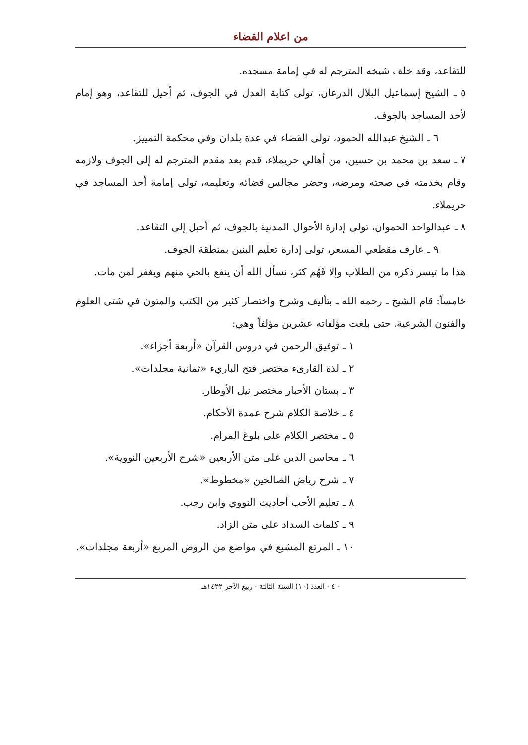من اعلام القضاء
للتقاعد، وقد خلف شيخه المترجم له في إمامة مسجده.
٥ ـ الشيخ إسماعيل البلال الدرعان، تولى كتابة العدل في الجوف، ثم أحيل للتقاعد، وهو إمام لأحد المساجد بالجوف.
٦ ـ الشيخ عبدالله الحمود، تولى القضاء في عدة بلدان وفي محكمة التمييز.
٧ ـ سعد بن محمد بن حسين، من أهالي حريملاء، قدم بعد مقدم المترجم له إلى الجوف ولازمه وقام بخدمته في صحته ومرضه، وحضر مجالس قضائه وتعليمه، تولى إمامة أحد المساجد في حريملاء.
٨ ـ عبدالواحد الحموان، تولى إدارة الأحوال المدنية بالجوف، ثم أحيل إلى التقاعد.
٩ ـ عارف مقطعي المسعر، تولى إدارة تعليم البنين بمنطقة الجوف.
هذا ما تيسر ذكره من الطلاب وإلا فَهُم كثر، نسأل الله أن ينفع بالحي منهم ويغفر لمن مات.
خامساً: قام الشيخ ـ رحمه الله ـ بتأليف وشرح واختصار كثير من الكتب والمتون في شتى العلوم والفنون الشرعية، حتى بلغت مؤلفاته عشرين مؤلفاً وهي:
١ ـ توفيق الرحمن في دروس القرآن «أربعة أجزاء».
٢ ـ لذة القارىء مختصر فتح الباريء «ثمانية مجلدات».
٣ ـ بستان الأحبار مختصر نيل الأوطار.
٤ ـ خلاصة الكلام شرح عمدة الأحكام.
٥ ـ مختصر الكلام على بلوغ المرام.
٦ ـ محاسن الدين على متن الأربعين «شرح الأربعين النووية».
٧ ـ شرح رياض الصالحين «مخطوط».
٨ ـ تعليم الأحب أحاديث النووي وابن رجب.
٩ ـ كلمات السداد على متن الزاد.
١٠ ـ المرتع المشبع في مواضع من الروض المربع «أربعة مجلدات».
- ٤ - العدد (١٠) السنة الثالثة - ربيع الآخر ١٤٢٢هـ